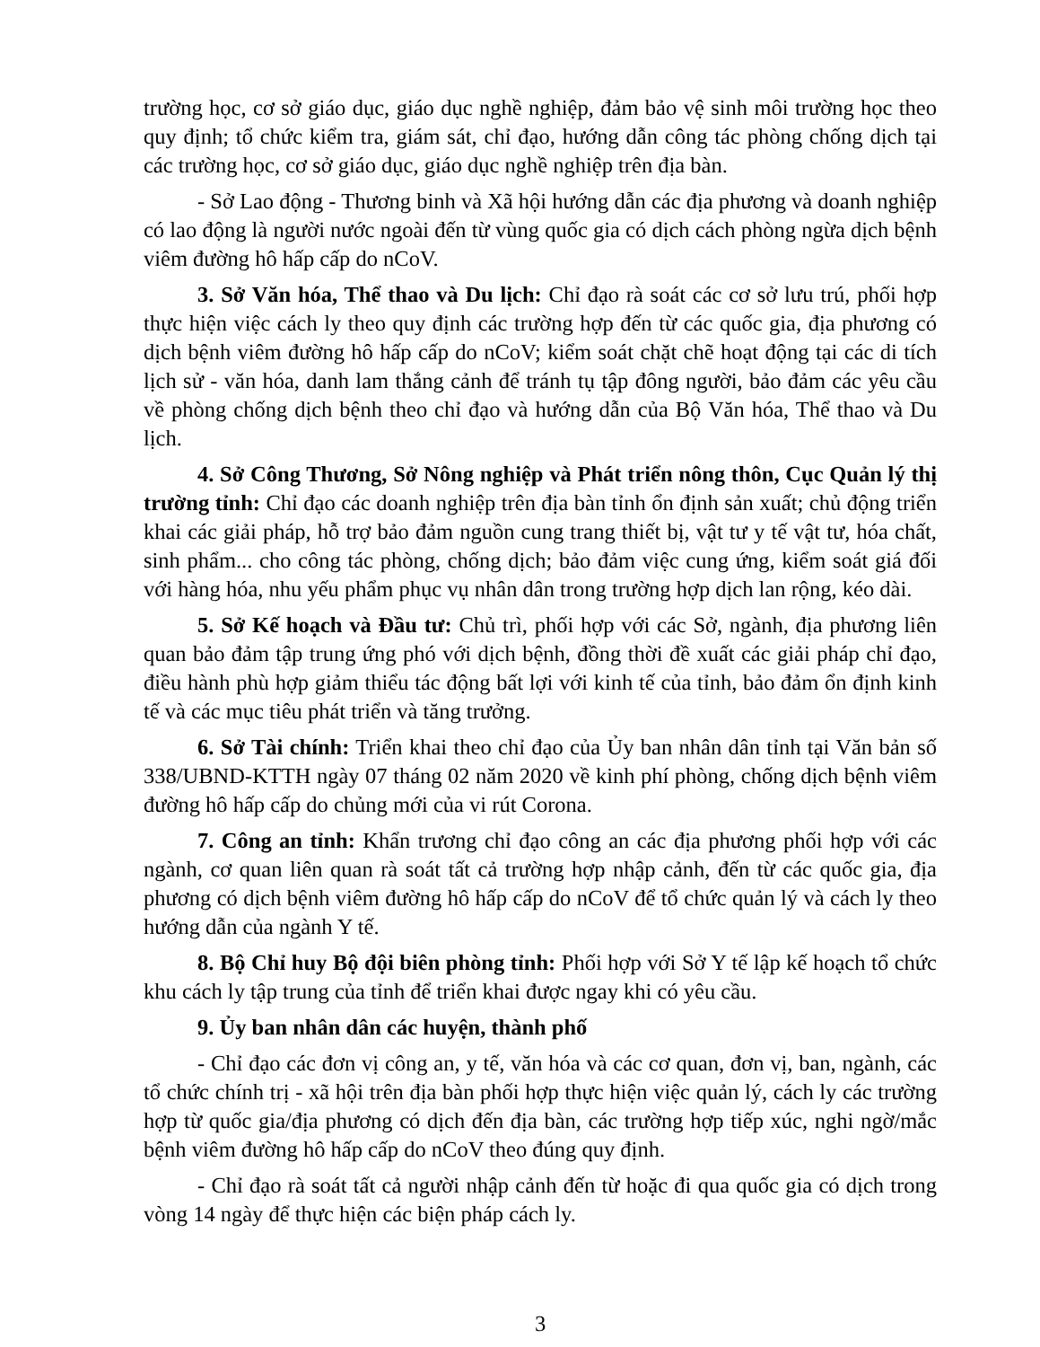trường học, cơ sở giáo dục, giáo dục nghề nghiệp, đảm bảo vệ sinh môi trường học theo quy định; tổ chức kiểm tra, giám sát, chỉ đạo, hướng dẫn công tác phòng chống dịch tại các trường học, cơ sở giáo dục, giáo dục nghề nghiệp trên địa bàn.
- Sở Lao động - Thương binh và Xã hội hướng dẫn các địa phương và doanh nghiệp có lao động là người nước ngoài đến từ vùng quốc gia có dịch cách phòng ngừa dịch bệnh viêm đường hô hấp cấp do nCoV.
3. Sở Văn hóa, Thể thao và Du lịch: Chỉ đạo rà soát các cơ sở lưu trú, phối hợp thực hiện việc cách ly theo quy định các trường hợp đến từ các quốc gia, địa phương có dịch bệnh viêm đường hô hấp cấp do nCoV; kiểm soát chặt chẽ hoạt động tại các di tích lịch sử - văn hóa, danh lam thắng cảnh để tránh tụ tập đông người, bảo đảm các yêu cầu về phòng chống dịch bệnh theo chỉ đạo và hướng dẫn của Bộ Văn hóa, Thể thao và Du lịch.
4. Sở Công Thương, Sở Nông nghiệp và Phát triển nông thôn, Cục Quản lý thị trường tỉnh: Chỉ đạo các doanh nghiệp trên địa bàn tỉnh ổn định sản xuất; chủ động triển khai các giải pháp, hỗ trợ bảo đảm nguồn cung trang thiết bị, vật tư y tế vật tư, hóa chất, sinh phẩm... cho công tác phòng, chống dịch; bảo đảm việc cung ứng, kiểm soát giá đối với hàng hóa, nhu yếu phẩm phục vụ nhân dân trong trường hợp dịch lan rộng, kéo dài.
5. Sở Kế hoạch và Đầu tư: Chủ trì, phối hợp với các Sở, ngành, địa phương liên quan bảo đảm tập trung ứng phó với dịch bệnh, đồng thời đề xuất các giải pháp chỉ đạo, điều hành phù hợp giảm thiểu tác động bất lợi với kinh tế của tỉnh, bảo đảm ổn định kinh tế và các mục tiêu phát triển và tăng trưởng.
6. Sở Tài chính: Triển khai theo chỉ đạo của Ủy ban nhân dân tỉnh tại Văn bản số 338/UBND-KTTH ngày 07 tháng 02 năm 2020 về kinh phí phòng, chống dịch bệnh viêm đường hô hấp cấp do chủng mới của vi rút Corona.
7. Công an tỉnh: Khẩn trương chỉ đạo công an các địa phương phối hợp với các ngành, cơ quan liên quan rà soát tất cả trường hợp nhập cảnh, đến từ các quốc gia, địa phương có dịch bệnh viêm đường hô hấp cấp do nCoV để tổ chức quản lý và cách ly theo hướng dẫn của ngành Y tế.
8. Bộ Chỉ huy Bộ đội biên phòng tỉnh: Phối hợp với Sở Y tế lập kế hoạch tổ chức khu cách ly tập trung của tỉnh để triển khai được ngay khi có yêu cầu.
9. Ủy ban nhân dân các huyện, thành phố
- Chỉ đạo các đơn vị công an, y tế, văn hóa và các cơ quan, đơn vị, ban, ngành, các tổ chức chính trị - xã hội trên địa bàn phối hợp thực hiện việc quản lý, cách ly các trường hợp từ quốc gia/địa phương có dịch đến địa bàn, các trường hợp tiếp xúc, nghi ngờ/mắc bệnh viêm đường hô hấp cấp do nCoV theo đúng quy định.
- Chỉ đạo rà soát tất cả người nhập cảnh đến từ hoặc đi qua quốc gia có dịch trong vòng 14 ngày để thực hiện các biện pháp cách ly.
3